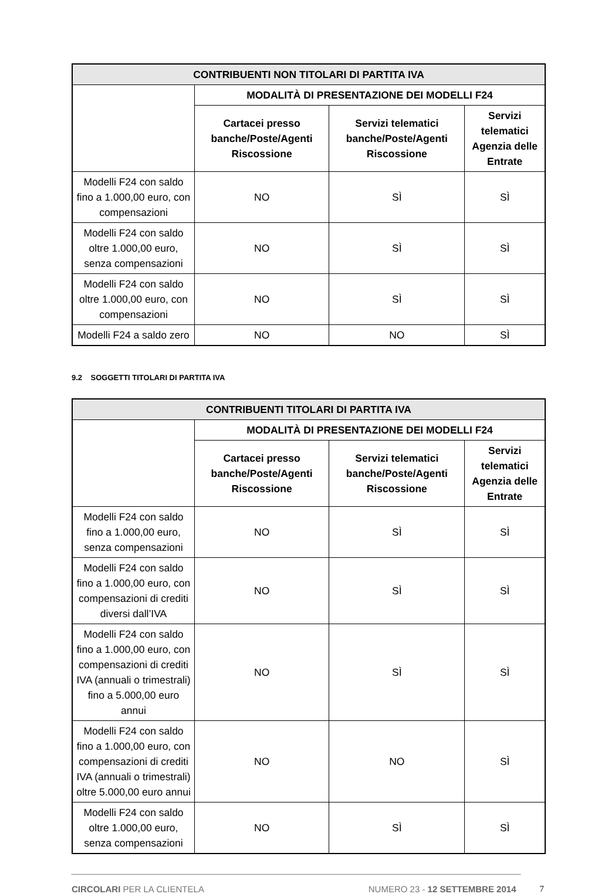| CONTRIBUENTI NON TITOLARI DI PARTITA IVA | | | |
| --- | --- | --- | --- |
| | MODALITÀ DI PRESENTAZIONE DEI MODELLI F24 | | |
| | Cartacei presso banche/Poste/Agenti Riscossione | Servizi telematici banche/Poste/Agenti Riscossione | Servizi telematici Agenzia delle Entrate |
| Modelli F24 con saldo fino a 1.000,00 euro, con compensazioni | NO | SÌ | SÌ |
| Modelli F24 con saldo oltre 1.000,00 euro, senza compensazioni | NO | SÌ | SÌ |
| Modelli F24 con saldo oltre 1.000,00 euro, con compensazioni | NO | SÌ | SÌ |
| Modelli F24 a saldo zero | NO | NO | SÌ |
9.2 SOGGETTI TITOLARI DI PARTITA IVA
| CONTRIBUENTI TITOLARI DI PARTITA IVA | | | |
| --- | --- | --- | --- |
| | MODALITÀ DI PRESENTAZIONE DEI MODELLI F24 | | |
| | Cartacei presso banche/Poste/Agenti Riscossione | Servizi telematici banche/Poste/Agenti Riscossione | Servizi telematici Agenzia delle Entrate |
| Modelli F24 con saldo fino a 1.000,00 euro, senza compensazioni | NO | SÌ | SÌ |
| Modelli F24 con saldo fino a 1.000,00 euro, con compensazioni di crediti diversi dall’IVA | NO | SÌ | SÌ |
| Modelli F24 con saldo fino a 1.000,00 euro, con compensazioni di crediti IVA (annuali o trimestrali) fino a 5.000,00 euro annui | NO | SÌ | SÌ |
| Modelli F24 con saldo fino a 1.000,00 euro, con compensazioni di crediti IVA (annuali o trimestrali) oltre 5.000,00 euro annui | NO | NO | SÌ |
| Modelli F24 con saldo oltre 1.000,00 euro, senza compensazioni | NO | SÌ | SÌ |
CIRCOLARI PER LA CLIENTELA NUMERO 23 - 12 SETTEMBRE 2014 7